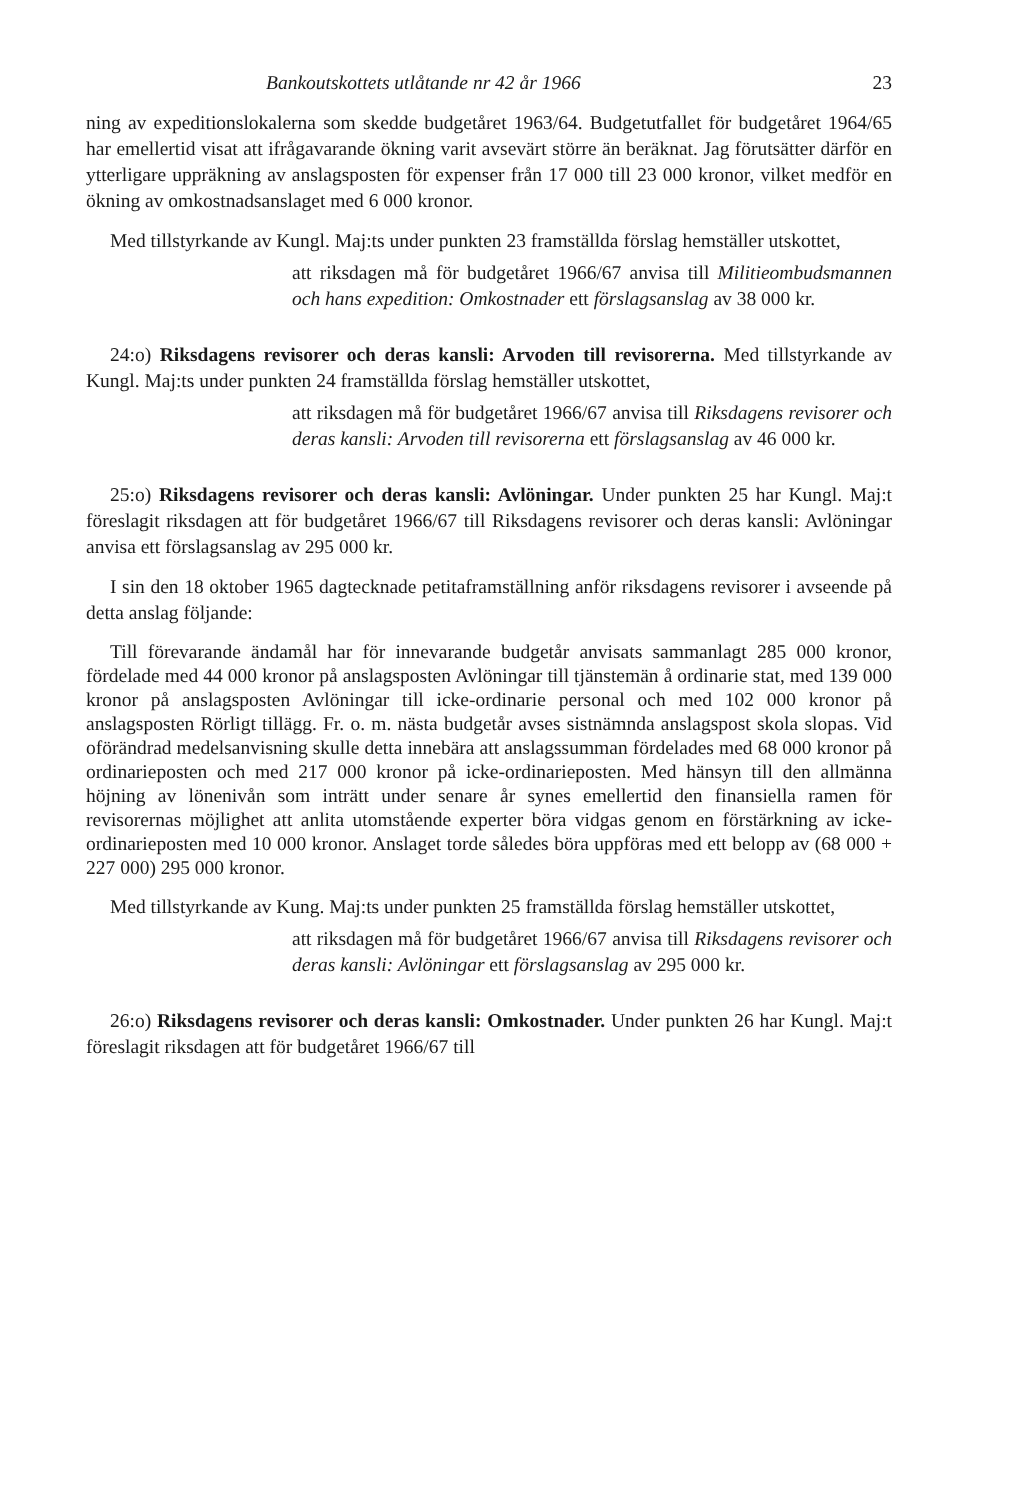Bankoutskottets utlåtande nr 42 år 1966 23
ning av expeditionslokalerna som skedde budgetåret 1963/64. Budgetutfallet för budgetåret 1964/65 har emellertid visat att ifrågavarande ökning varit avsevärt större än beräknat. Jag förutsätter därför en ytterligare uppräkning av anslagsposten för expenser från 17 000 till 23 000 kronor, vilket medför en ökning av omkostnadsanslaget med 6 000 kronor.
Med tillstyrkande av Kungl. Maj:ts under punkten 23 framställda förslag hemställer utskottet,
att riksdagen må för budgetåret 1966/67 anvisa till Militieombudsmannen och hans expedition: Omkostnader ett förslagsanslag av 38 000 kr.
24:o) Riksdagens revisorer och deras kansli: Arvoden till revisorerna. Med tillstyrkande av Kungl. Maj:ts under punkten 24 framställda förslag hemställer utskottet,
att riksdagen må för budgetåret 1966/67 anvisa till Riksdagens revisorer och deras kansli: Arvoden till revisorerna ett förslagsanslag av 46 000 kr.
25:o) Riksdagens revisorer och deras kansli: Avlöningar. Under punkten 25 har Kungl. Maj:t föreslagit riksdagen att för budgetåret 1966/67 till Riksdagens revisorer och deras kansli: Avlöningar anvisa ett förslagsanslag av 295 000 kr.
I sin den 18 oktober 1965 dagtecknade petitaframställning anför riksdagens revisorer i avseende på detta anslag följande:
Till förevarande ändamål har för innevarande budgetår anvisats sammanlagt 285 000 kronor, fördelade med 44 000 kronor på anslagsposten Avlöningar till tjänstemän å ordinarie stat, med 139 000 kronor på anslagsposten Avlöningar till icke-ordinarie personal och med 102 000 kronor på anslagsposten Rörligt tillägg. Fr. o. m. nästa budgetår avses sistnämnda anslagspost skola slopas. Vid oförändrad medelsanvisning skulle detta innebära att anslagssumman fördelades med 68 000 kronor på ordinarieposten och med 217 000 kronor på icke-ordinarieposten. Med hänsyn till den allmänna höjning av lönenivån som inträtt under senare år synes emellertid den finansiella ramen för revisorernas möjlighet att anlita utomstående experter böra vidgas genom en förstärkning av icke-ordinarieposten med 10 000 kronor. Anslaget torde således böra uppföras med ett belopp av (68 000 + 227 000) 295 000 kronor.
Med tillstyrkande av Kung. Maj:ts under punkten 25 framställda förslag hemställer utskottet,
att riksdagen må för budgetåret 1966/67 anvisa till Riksdagens revisorer och deras kansli: Avlöningar ett förslagsanslag av 295 000 kr.
26:o) Riksdagens revisorer och deras kansli: Omkostnader. Under punkten 26 har Kungl. Maj:t föreslagit riksdagen att för budgetåret 1966/67 till